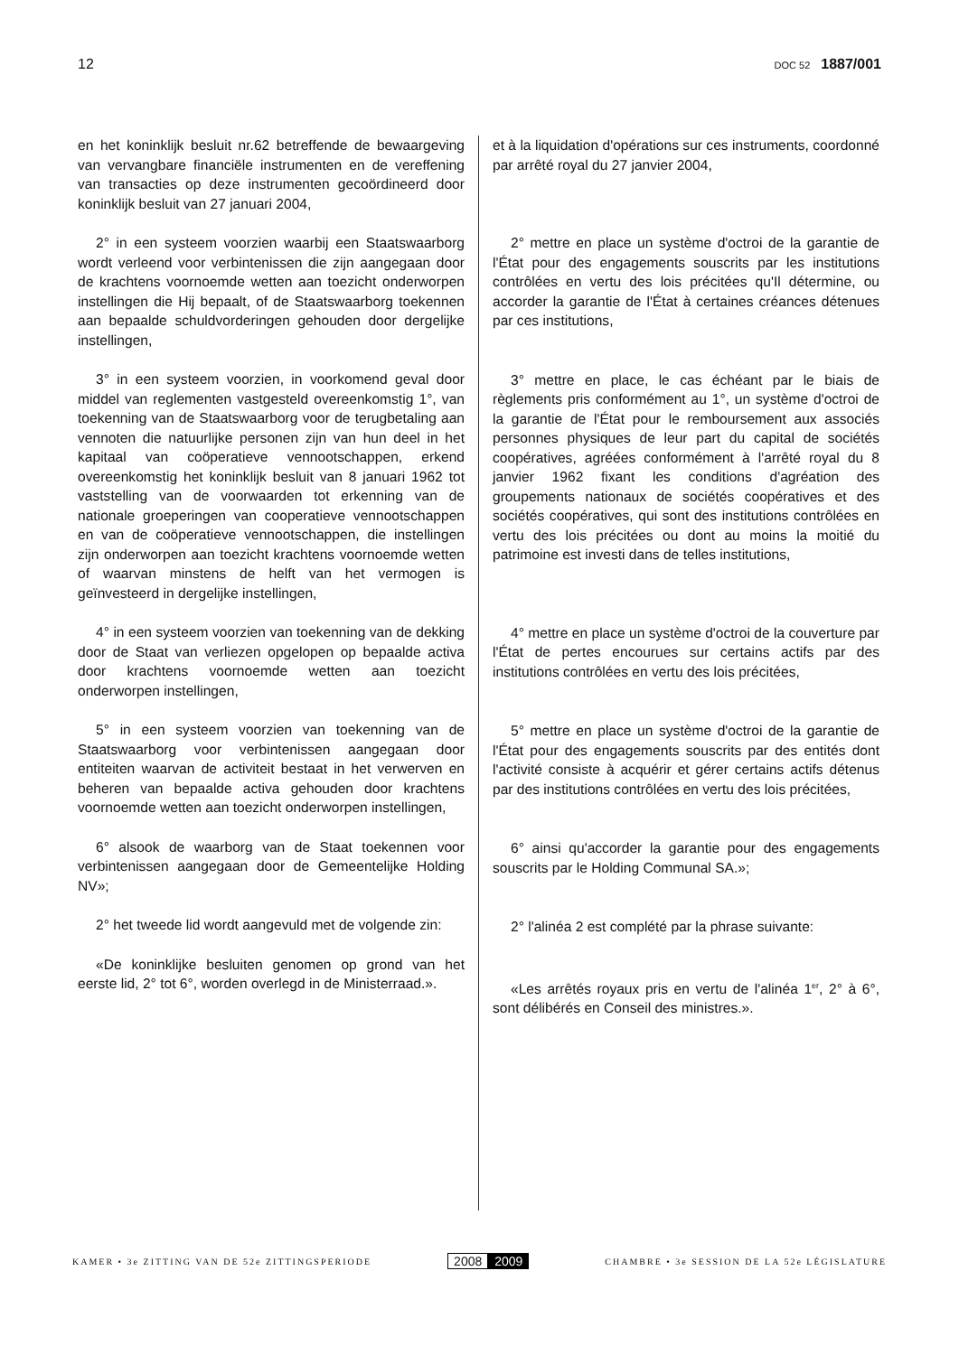12
DOC 52 1887/001
en het koninklijk besluit nr.62 betreffende de bewaargeving van vervangbare financiële instrumenten en de vereffening van transacties op deze instrumenten gecoördineerd door koninklijk besluit van 27 januari 2004,
2° in een systeem voorzien waarbij een Staatswaarborg wordt verleend voor verbintenissen die zijn aangegaan door de krachtens voornoemde wetten aan toezicht onderworpen instellingen die Hij bepaalt, of de Staatswaarborg toekennen aan bepaalde schuldvorderingen gehouden door dergelijke instellingen,
3° in een systeem voorzien, in voorkomend geval door middel van reglementen vastgesteld overeenkomstig 1°, van toekenning van de Staatswaarborg voor de terugbetaling aan vennoten die natuurlijke personen zijn van hun deel in het kapitaal van coöperatieve vennootschappen, erkend overeenkomstig het koninklijk besluit van 8 januari 1962 tot vaststelling van de voorwaarden tot erkenning van de nationale groeperingen van cooperatieve vennootschappen en van de coöperatieve vennootschappen, die instellingen zijn onderworpen aan toezicht krachtens voornoemde wetten of waarvan minstens de helft van het vermogen is geïnvesteerd in dergelijke instellingen,
4° in een systeem voorzien van toekenning van de dekking door de Staat van verliezen opgelopen op bepaalde activa door krachtens voornoemde wetten aan toezicht onderworpen instellingen,
5° in een systeem voorzien van toekenning van de Staatswaarborg voor verbintenissen aangegaan door entiteiten waarvan de activiteit bestaat in het verwerven en beheren van bepaalde activa gehouden door krachtens voornoemde wetten aan toezicht onderworpen instellingen,
6° alsook de waarborg van de Staat toekennen voor verbintenissen aangegaan door de Gemeentelijke Holding NV»;
2° het tweede lid wordt aangevuld met de volgende zin:
«De koninklijke besluiten genomen op grond van het eerste lid, 2° tot 6°, worden overlegd in de Ministerraad.».
et à la liquidation d'opérations sur ces instruments, coordonné par arrêté royal du 27 janvier 2004,
2° mettre en place un système d'octroi de la garantie de l'État pour des engagements souscrits par les institutions contrôlées en vertu des lois précitées qu'Il détermine, ou accorder la garantie de l'État à certaines créances détenues par ces institutions,
3° mettre en place, le cas échéant par le biais de règlements pris conformément au 1°, un système d'octroi de la garantie de l'État pour le remboursement aux associés personnes physiques de leur part du capital de sociétés coopératives, agréées conformément à l'arrêté royal du 8 janvier 1962 fixant les conditions d'agréation des groupements nationaux de sociétés coopératives et des sociétés coopératives, qui sont des institutions contrôlées en vertu des lois précitées ou dont au moins la moitié du patrimoine est investi dans de telles institutions,
4° mettre en place un système d'octroi de la couverture par l'État de pertes encourues sur certains actifs par des institutions contrôlées en vertu des lois précitées,
5° mettre en place un système d'octroi de la garantie de l'État pour des engagements souscrits par des entités dont l'activité consiste à acquérir et gérer certains actifs détenus par des institutions contrôlées en vertu des lois précitées,
6° ainsi qu'accorder la garantie pour des engagements souscrits par le Holding Communal SA.»;
2° l'alinéa 2 est complété par la phrase suivante:
«Les arrêtés royaux pris en vertu de l'alinéa 1<sup>er</sup>, 2° à 6°, sont délibérés en Conseil des ministres.».
KAMER • 3e ZITTING VAN DE 52e ZITTINGSPERIODE
2008 2009
CHAMBRE • 3e SESSION DE LA 52e LÉGISLATURE